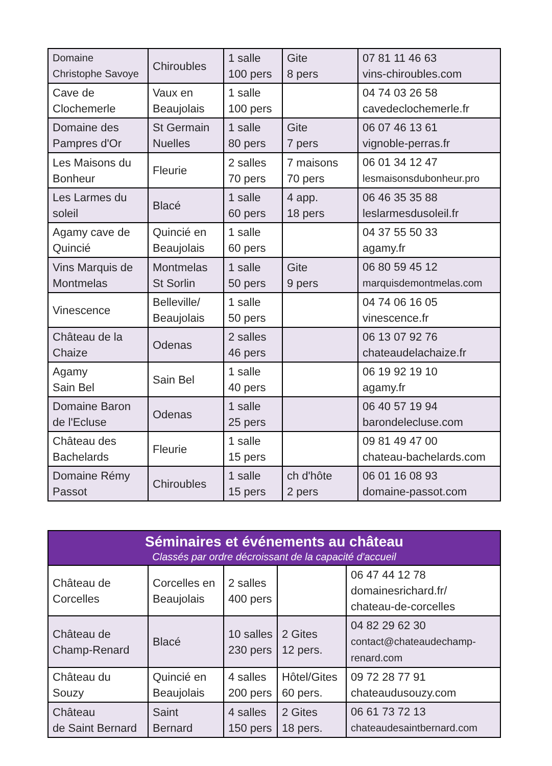| Domaine Christophe Savoye | Chiroubles | 1 salle 100 pers | Gite 8 pers | 07 81 11 46 63 vins-chiroubles.com |
| Cave de Clochemerle | Vaux en Beaujolais | 1 salle 100 pers | | 04 74 03 26 58 cavedeclochemerle.fr |
| Domaine des Pampres d'Or | St Germain Nuelles | 1 salle 80 pers | Gite 7 pers | 06 07 46 13 61 vignoble-perras.fr |
| Les Maisons du Bonheur | Fleurie | 2 salles 70 pers | 7 maisons 70 pers | 06 01 34 12 47 lesmaisonsdubonheur.pro |
| Les Larmes du soleil | Blacé | 1 salle 60 pers | 4 app. 18 pers | 06 46 35 35 88 leslarmesdusoleil.fr |
| Agamy cave de Quincié | Quincié en Beaujolais | 1 salle 60 pers | | 04 37 55 50 33 agamy.fr |
| Vins Marquis de Montmelas | Montmelas St Sorlin | 1 salle 50 pers | Gite 9 pers | 06 80 59 45 12 marquisdemontmelas.com |
| Vinescence | Belleville/ Beaujolais | 1 salle 50 pers | | 04 74 06 16 05 vinescence.fr |
| Château de la Chaize | Odenas | 2 salles 46 pers | | 06 13 07 92 76 chateaudelachaize.fr |
| Agamy Sain Bel | Sain Bel | 1 salle 40 pers | | 06 19 92 19 10 agamy.fr |
| Domaine Baron de l'Ecluse | Odenas | 1 salle 25 pers | | 06 40 57 19 94 barondelecluse.com |
| Château des Bachelards | Fleurie | 1 salle 15 pers | | 09 81 49 47 00 chateau-bachelards.com |
| Domaine Rémy Passot | Chiroubles | 1 salle 15 pers | ch d'hôte 2 pers | 06 01 16 08 93 domaine-passot.com |
| Séminaires et événements au château Classés par ordre décroissant de la capacité d'accueil | | | | |
| --- | --- | --- | --- | --- |
| Château de Corcelles | Corcelles en Beaujolais | 2 salles 400 pers | | 06 47 44 12 78 domainesrichard.fr/ chateau-de-corcelles |
| Château de Champ-Renard | Blacé | 10 salles 230 pers | 2 Gites 12 pers. | 04 82 29 62 30 contact@chateaudechamp- renard.com |
| Château du Souzy | Quincié en Beaujolais | 4 salles 200 pers | Hôtel/Gites 60 pers. | 09 72 28 77 91 chateaudusouzy.com |
| Château de Saint Bernard | Saint Bernard | 4 salles 150 pers | 2 Gites 18 pers. | 06 61 73 72 13 chateaudesaintbernard.com |